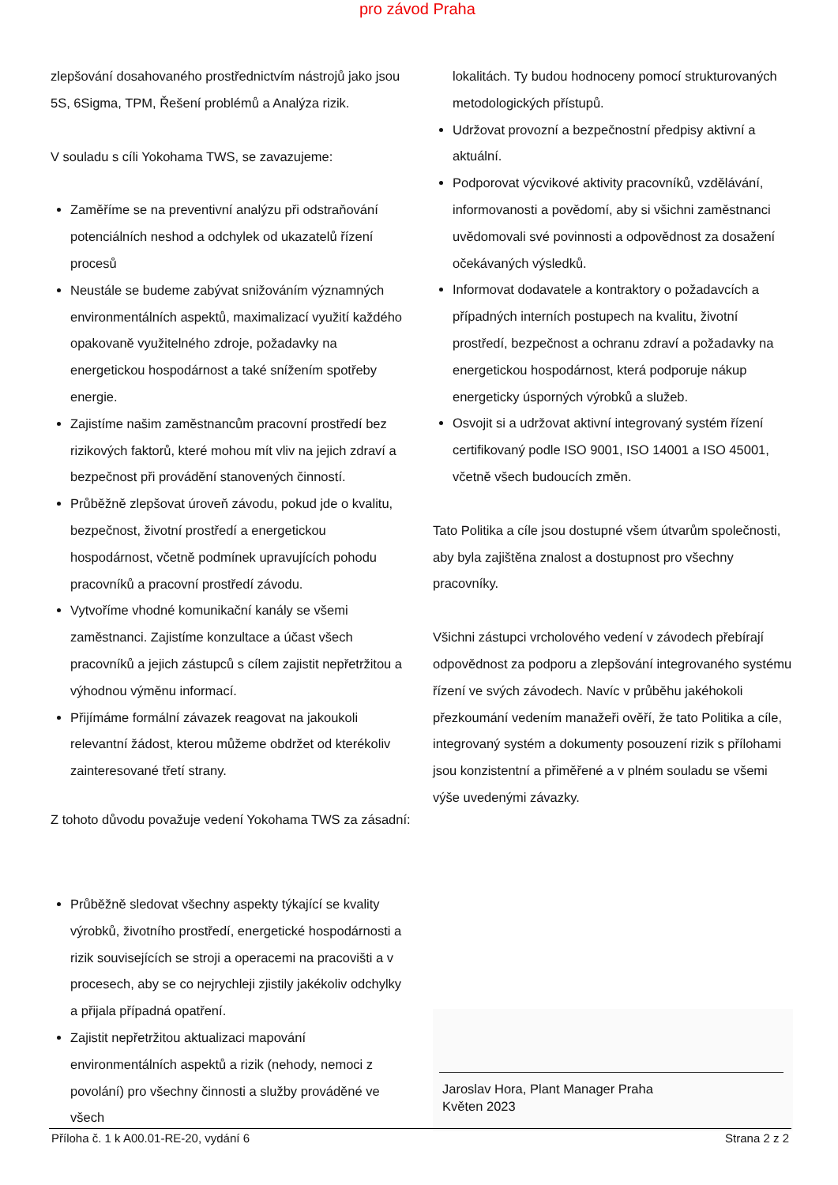pro závod Praha
zlepšování dosahovaného prostřednictvím nástrojů jako jsou 5S, 6Sigma, TPM, Řešení problémů a Analýza rizik.
V souladu s cíli Yokohama TWS, se zavazujeme:
Zaměříme se na preventivní analýzu při odstraňování potenciálních neshod a odchylek od ukazatelů řízení procesů
Neustále se budeme zabývat snižováním významných environmentálních aspektů, maximalizací využití každého opakovaně využitelného zdroje, požadavky na energetickou hospodárnost a také snížením spotřeby energie.
Zajistíme našim zaměstnancům pracovní prostředí bez rizikových faktorů, které mohou mít vliv na jejich zdraví a bezpečnost při provádění stanovených činností.
Průběžně zlepšovat úroveň závodu, pokud jde o kvalitu, bezpečnost, životní prostředí a energetickou hospodárnost, včetně podmínek upravujících pohodu pracovníků a pracovní prostředí závodu.
Vytvoříme vhodné komunikační kanály se všemi zaměstnanci. Zajistíme konzultace a účast všech pracovníků a jejich zástupců s cílem zajistit nepřetržitou a výhodnou výměnu informací.
Přijímáme formální závazek reagovat na jakoukoli relevantní žádost, kterou můžeme obdržet od kterékoliv zainteresované třetí strany.
Z tohoto důvodu považuje vedení Yokohama TWS za zásadní:
Průběžně sledovat všechny aspekty týkající se kvality výrobků, životního prostředí, energetické hospodárnosti a rizik souvisejících se stroji a operacemi na pracovišti a v procesech, aby se co nejrychleji zjistily jakékoliv odchylky a přijala případná opatření.
Zajistit nepřetržitou aktualizaci mapování environmentálních aspektů a rizik (nehody, nemoci z povolání) pro všechny činnosti a služby prováděné ve všech
lokalitách. Ty budou hodnoceny pomocí strukturovaných metodologických přístupů.
Udržovat provozní a bezpečnostní předpisy aktivní a aktuální.
Podporovat výcvikové aktivity pracovníků, vzdělávání, informovanosti a povědomí, aby si všichni zaměstnanci uvědomovali své povinnosti a odpovědnost za dosažení očekávaných výsledků.
Informovat dodavatele a kontraktory o požadavcích a případných interních postupech na kvalitu, životní prostředí, bezpečnost a ochranu zdraví a požadavky na energetickou hospodárnost, která podporuje nákup energeticky úsporných výrobků a služeb.
Osvojit si a udržovat aktivní integrovaný systém řízení certifikovaný podle ISO 9001, ISO 14001 a ISO 45001, včetně všech budoucích změn.
Tato Politika a cíle jsou dostupné všem útvarům společnosti, aby byla zajištěna znalost a dostupnost pro všechny pracovníky.
Všichni zástupci vrcholového vedení v závodech přebírají odpovědnost za podporu a zlepšování integrovaného systému řízení ve svých závodech. Navíc v průběhu jakéhokoli přezkoumání vedením manažeři ověří, že tato Politika a cíle, integrovaný systém a dokumenty posouzení rizik s přílohami jsou konzistentní a přiměřené a v plném souladu se všemi výše uvedenými závazky.
Jaroslav Hora, Plant Manager Praha
Květen 2023
Příloha č. 1 k A00.01-RE-20, vydání 6 Strana 2 z 2